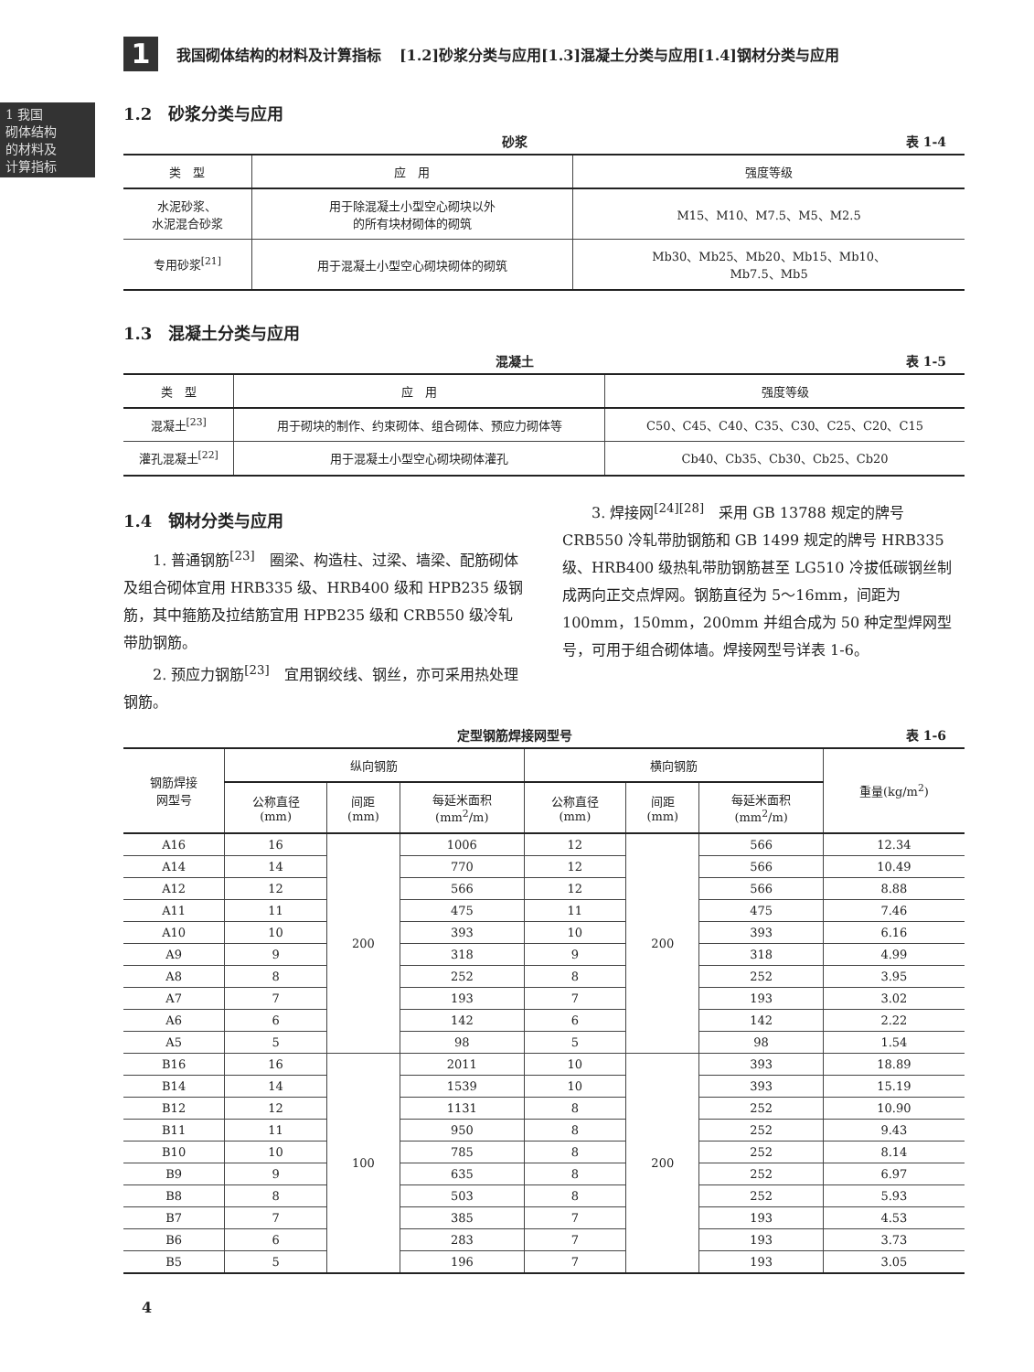1 我国
砌体结构
的材料及
计算指标
1
我国砌体结构的材料及计算指标 [1.2]砂浆分类与应用[1.3]混凝土分类与应用[1.4]钢材分类与应用
1.2　砂浆分类与应用
砂浆 表 1-4
| 类 型 | 应 用 | 强度等级 |
| --- | --- | --- |
| 水泥砂浆、 水泥混合砂浆 | 用于除混凝土小型空心砌块以外 的所有块材砌体的砌筑 | M15、M10、M7.5、M5、M2.5 |
| 专用砂浆<sup>[21]</sup> | 用于混凝土小型空心砌块砌体的砌筑 | Mb30、Mb25、Mb20、Mb15、Mb10、 Mb7.5、Mb5 |
1.3　混凝土分类与应用
混凝土 表 1-5
| 类 型 | 应 用 | 强度等级 |
| --- | --- | --- |
| 混凝土<sup>[23]</sup> | 用于砌块的制作、约束砌体、组合砌体、预应力砌体等 | C50、C45、C40、C35、C30、C25、C20、C15 |
| 灌孔混凝土<sup>[22]</sup> | 用于混凝土小型空心砌块砌体灌孔 | Cb40、Cb35、Cb30、Cb25、Cb20 |
1.4　钢材分类与应用
1. 普通钢筋<sup>[23]</sup>　圈梁、构造柱、过梁、墙梁、配筋砌体及组合砌体宜用 HRB335 级、HRB400 级和 HPB235 级钢筋，其中箍筋及拉结筋宜用 HPB235 级和 CRB550 级冷轧带肋钢筋。
2. 预应力钢筋<sup>[23]</sup>　宜用钢绞线、钢丝，亦可采用热处理钢筋。
3. 焊接网<sup>[24][28]</sup>　采用 GB 13788 规定的牌号 CRB550 冷轧带肋钢筋和 GB 1499 规定的牌号 HRB335 级、HRB400 级热轧带肋钢筋甚至 LG510 冷拔低碳钢丝制成两向正交点焊网。钢筋直径为 5～16mm，间距为 100mm，150mm，200mm 并组合成为 50 种定型焊网型号，可用于组合砌体墙。焊接网型号详表 1-6。
定型钢筋焊接网型号 表 1-6
| 钢筋焊接 网型号 | 纵向钢筋 | | | 横向钢筋 | | | 重量(kg/m<sup>2</sup>) |
| --- | --- | --- | --- | --- | --- | --- | --- |
| | 公称直径 (mm) | 间距 (mm) | 每延米面积 (mm<sup>2</sup>/m) | 公称直径 (mm) | 间距 (mm) | 每延米面积 (mm<sup>2</sup>/m) | |
| A16 | 16 | 200 | 1006 | 12 | 200 | 566 | 12.34 |
| A14 | 14 | | 770 | 12 | | 566 | 10.49 |
| A12 | 12 | | 566 | 12 | | 566 | 8.88 |
| A11 | 11 | | 475 | 11 | | 475 | 7.46 |
| A10 | 10 | | 393 | 10 | | 393 | 6.16 |
| A9 | 9 | | 318 | 9 | | 318 | 4.99 |
| A8 | 8 | | 252 | 8 | | 252 | 3.95 |
| A7 | 7 | | 193 | 7 | | 193 | 3.02 |
| A6 | 6 | | 142 | 6 | | 142 | 2.22 |
| A5 | 5 | | 98 | 5 | | 98 | 1.54 |
| B16 | 16 | 100 | 2011 | 10 | 200 | 393 | 18.89 |
| B14 | 14 | | 1539 | 10 | | 393 | 15.19 |
| B12 | 12 | | 1131 | 8 | | 252 | 10.90 |
| B11 | 11 | | 950 | 8 | | 252 | 9.43 |
| B10 | 10 | | 785 | 8 | | 252 | 8.14 |
| B9 | 9 | | 635 | 8 | | 252 | 6.97 |
| B8 | 8 | | 503 | 8 | | 252 | 5.93 |
| B7 | 7 | | 385 | 7 | | 193 | 4.53 |
| B6 | 6 | | 283 | 7 | | 193 | 3.73 |
| B5 | 5 | | 196 | 7 | | 193 | 3.05 |
4